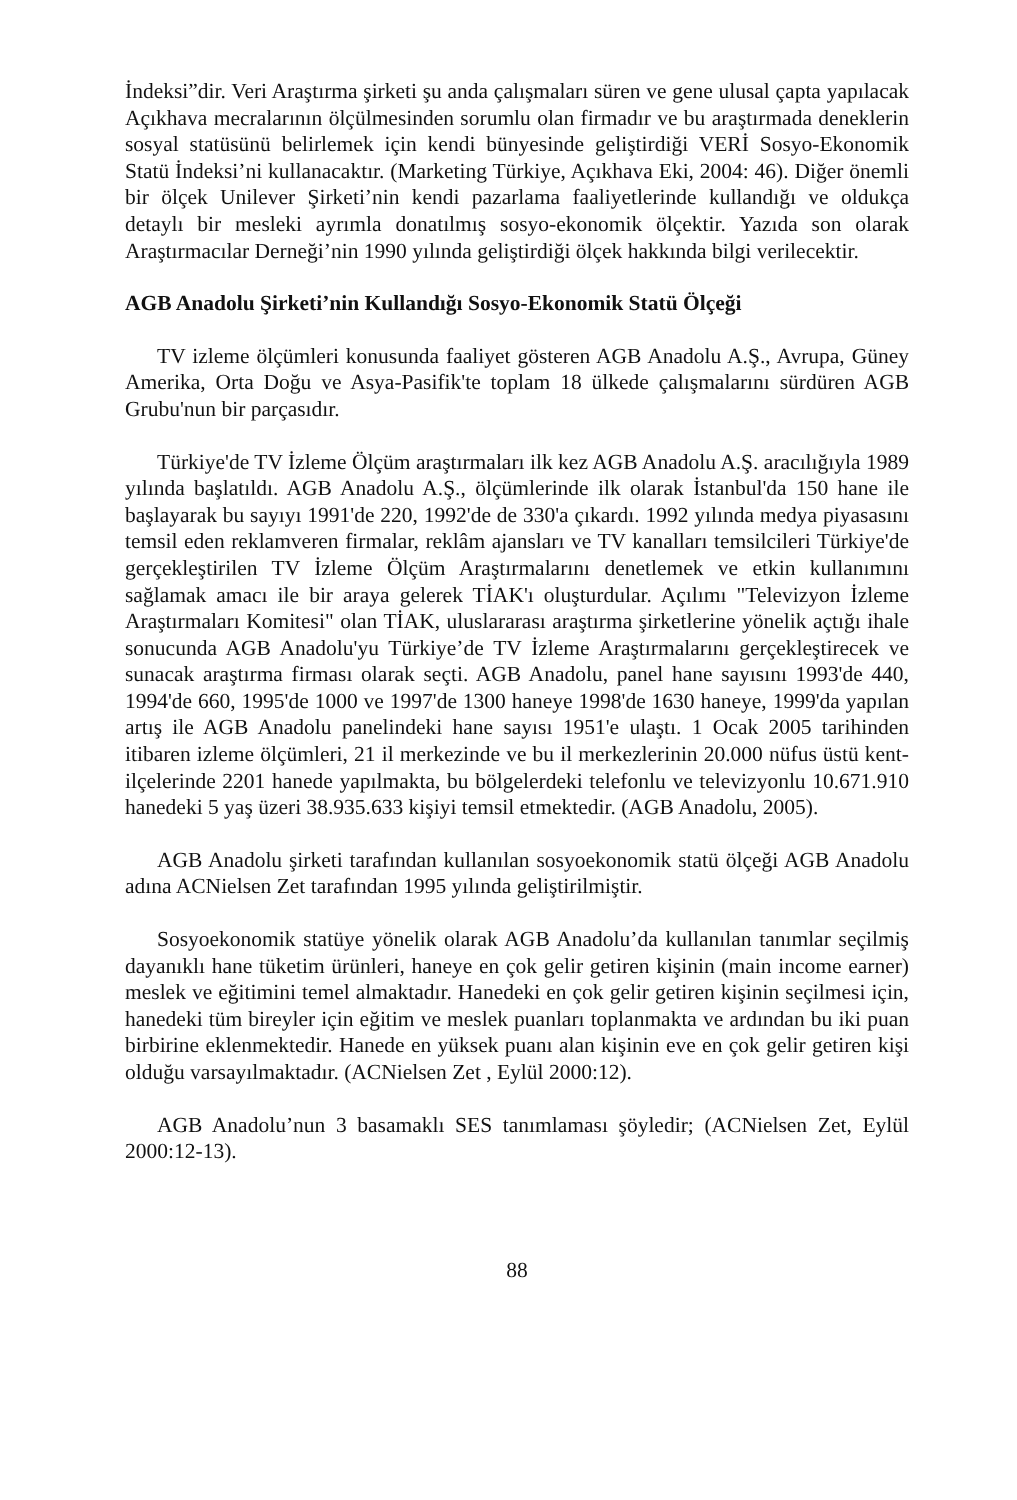İndeksi”dir. Veri Araştırma şirketi şu anda çalışmaları süren ve gene ulusal çapta yapılacak Açıkhava mecralarının ölçülmesinden sorumlu olan firmadır ve bu araştırmada deneklerin sosyal statüsünü belirlemek için kendi bünyesinde geliştirdiği VERİ Sosyo-Ekonomik Statü İndeksi’ni kullanacaktır. (Marketing Türkiye, Açıkhava Eki, 2004: 46). Diğer önemli bir ölçek Unilever Şirketi’nin kendi pazarlama faaliyetlerinde kullandığı ve oldukça detaylı bir mesleki ayrımla donatılmış sosyo-ekonomik ölçektir. Yazıda son olarak Araştırmacılar Derneği’nin 1990 yılında geliştirdiği ölçek hakkında bilgi verilecektir.
AGB Anadolu Şirketi’nin Kullandığı Sosyo-Ekonomik Statü Ölçeği
TV izleme ölçümleri konusunda faaliyet gösteren AGB Anadolu A.Ş., Avrupa, Güney Amerika, Orta Doğu ve Asya-Pasifik'te toplam 18 ülkede çalışmalarını sürdüren AGB Grubu'nun bir parçasıdır.
Türkiye'de TV İzleme Ölçüm araştırmaları ilk kez AGB Anadolu A.Ş. aracılığıyla 1989 yılında başlatıldı. AGB Anadolu A.Ş., ölçümlerinde ilk olarak İstanbul'da 150 hane ile başlayarak bu sayıyı 1991'de 220, 1992'de de 330'a çıkardı. 1992 yılında medya piyasasını temsil eden reklamveren firmalar, reklâm ajansları ve TV kanalları temsilcileri Türkiye'de gerçekleştirilen TV İzleme Ölçüm Araştırmalarını denetlemek ve etkin kullanımını sağlamak amacı ile bir araya gelerek TİAK'ı oluşturdular. Açılımı "Televizyon İzleme Araştırmaları Komitesi" olan TİAK, uluslararası araştırma şirketlerine yönelik açtığı ihale sonucunda AGB Anadolu'yu Türkiye’de TV İzleme Araştırmalarını gerçekleştirecek ve sunacak araştırma firması olarak seçti. AGB Anadolu, panel hane sayısını 1993'de 440, 1994'de 660, 1995'de 1000 ve 1997'de 1300 haneye 1998'de 1630 haneye, 1999'da yapılan artış ile AGB Anadolu panelindeki hane sayısı 1951'e ulaştı. 1 Ocak 2005 tarihinden itibaren izleme ölçümleri, 21 il merkezinde ve bu il merkezlerinin 20.000 nüfus üstü kent-ilçelerinde 2201 hanede yapılmakta, bu bölgelerdeki telefonlu ve televizyonlu 10.671.910 hanedeki 5 yaş üzeri 38.935.633 kişiyi temsil etmektedir. (AGB Anadolu, 2005).
AGB Anadolu şirketi tarafından kullanılan sosyoekonomik statü ölçeği AGB Anadolu adına ACNielsen Zet tarafından 1995 yılında geliştirilmiştir.
Sosyoekonomik statüye yönelik olarak AGB Anadolu’da kullanılan tanımlar seçilmiş dayanıklı hane tüketim ürünleri, haneye en çok gelir getiren kişinin (main income earner) meslek ve eğitimini temel almaktadır. Hanedeki en çok gelir getiren kişinin seçilmesi için, hanedeki tüm bireyler için eğitim ve meslek puanları toplanmakta ve ardından bu iki puan birbirine eklenmektedir. Hanede en yüksek puanı alan kişinin eve en çok gelir getiren kişi olduğu varsayılmaktadır. (ACNielsen Zet , Eylül 2000:12).
AGB Anadolu’nun 3 basamaklı SES tanımlaması şöyledir; (ACNielsen Zet, Eylül 2000:12-13).
88